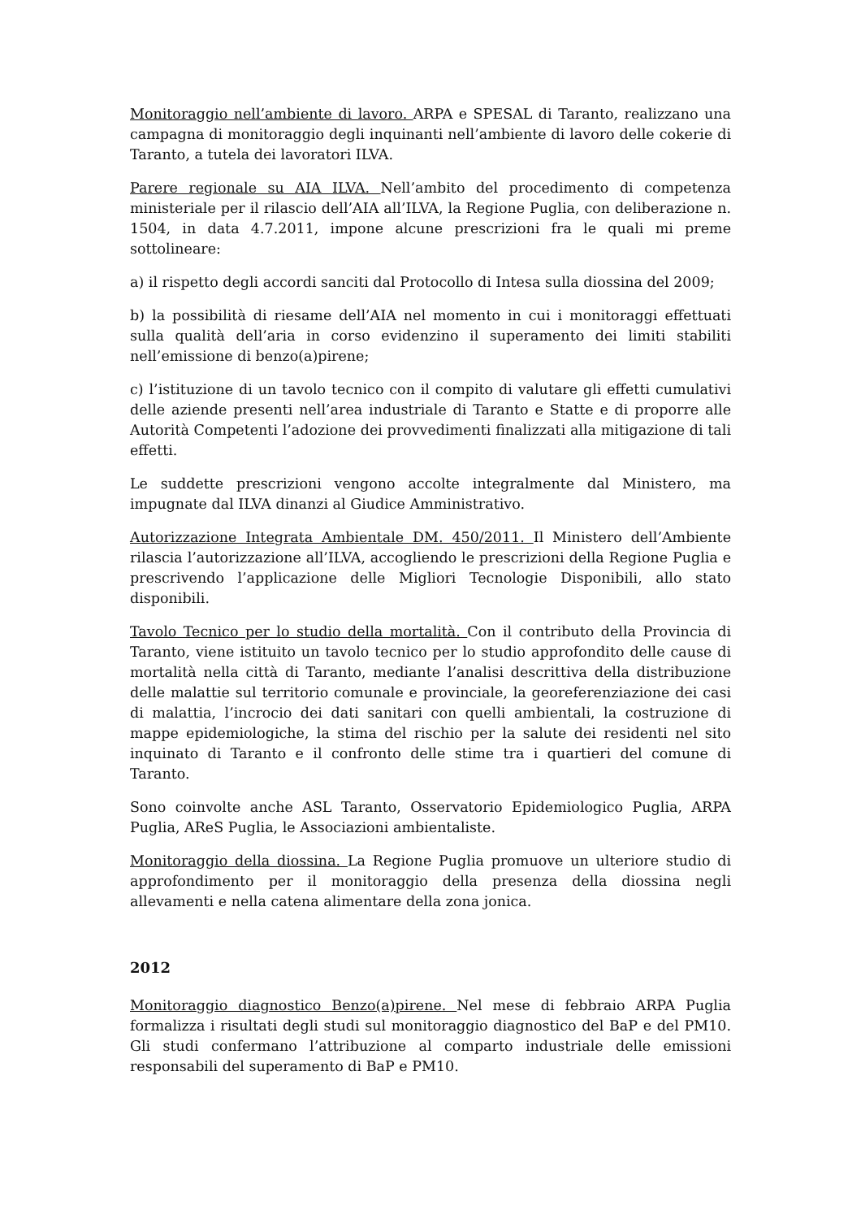Monitoraggio nell’ambiente di lavoro. ARPA e SPESAL di Taranto, realizzano una campagna di monitoraggio degli inquinanti nell’ambiente di lavoro delle cokerie di Taranto, a tutela dei lavoratori ILVA.
Parere regionale su AIA ILVA. Nell’ambito del procedimento di competenza ministeriale per il rilascio dell’AIA all’ILVA, la Regione Puglia, con deliberazione n. 1504, in data 4.7.2011, impone alcune prescrizioni fra le quali mi preme sottolineare:
a) il rispetto degli accordi sanciti dal Protocollo di Intesa sulla diossina del 2009;
b) la possibilità di riesame dell’AIA nel momento in cui i monitoraggi effettuati sulla qualità dell’aria in corso evidenzino il superamento dei limiti stabiliti nell’emissione di benzo(a)pirene;
c) l’istituzione di un tavolo tecnico con il compito di valutare gli effetti cumulativi delle aziende presenti nell’area industriale di Taranto e Statte e di proporre alle Autorità Competenti l’adozione dei provvedimenti finalizzati alla mitigazione di tali effetti.
Le suddette prescrizioni vengono accolte integralmente dal Ministero, ma impugnate dal ILVA dinanzi al Giudice Amministrativo.
Autorizzazione Integrata Ambientale DM. 450/2011. Il Ministero dell’Ambiente rilascia l’autorizzazione all’ILVA, accogliendo le prescrizioni della Regione Puglia e prescrivendo l’applicazione delle Migliori Tecnologie Disponibili, allo stato disponibili.
Tavolo Tecnico per lo studio della mortalità. Con il contributo della Provincia di Taranto, viene istituito un tavolo tecnico per lo studio approfondito delle cause di mortalità nella città di Taranto, mediante l’analisi descrittiva della distribuzione delle malattie sul territorio comunale e provinciale, la georeferenziazione dei casi di malattia, l’incrocio dei dati sanitari con quelli ambientali, la costruzione di mappe epidemiologiche, la stima del rischio per la salute dei residenti nel sito inquinato di Taranto e il confronto delle stime tra i quartieri del comune di Taranto.
Sono coinvolte anche ASL Taranto, Osservatorio Epidemiologico Puglia, ARPA Puglia, AReS Puglia, le Associazioni ambientaliste.
Monitoraggio della diossina. La Regione Puglia promuove un ulteriore studio di approfondimento per il monitoraggio della presenza della diossina negli allevamenti e nella catena alimentare della zona jonica.
2012
Monitoraggio diagnostico Benzo(a)pirene. Nel mese di febbraio ARPA Puglia formalizza i risultati degli studi sul monitoraggio diagnostico del BaP e del PM10. Gli studi confermano l’attribuzione al comparto industriale delle emissioni responsabili del superamento di BaP e PM10.